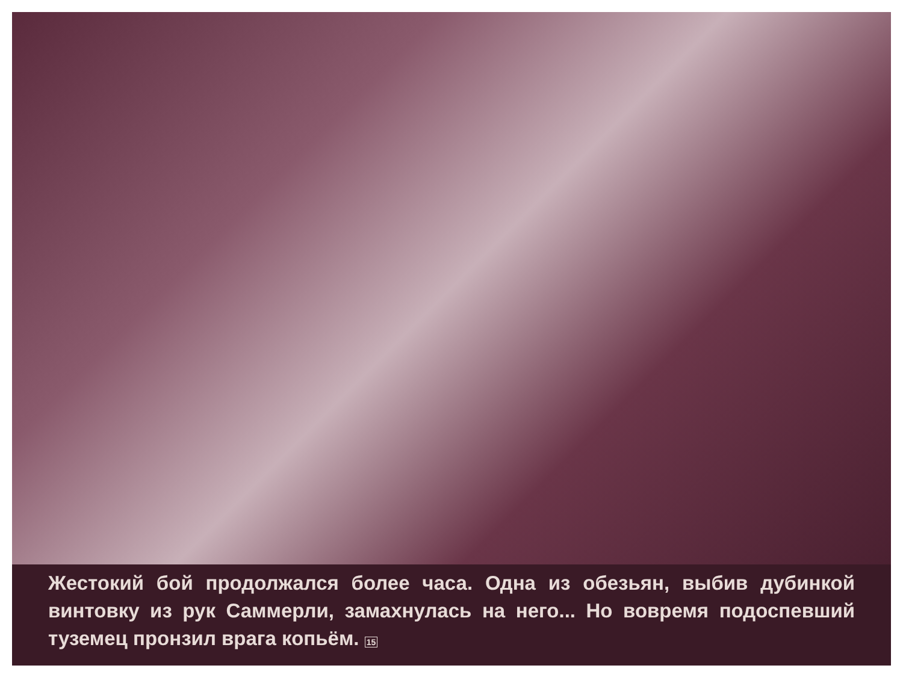Жестокий бой продолжался более часа. Одна из обезьян, выбив дубинкой винтовку из рук Саммерли, замахнулась на него... Но вовремя подоспевший туземец пронзил врага копьём. 15